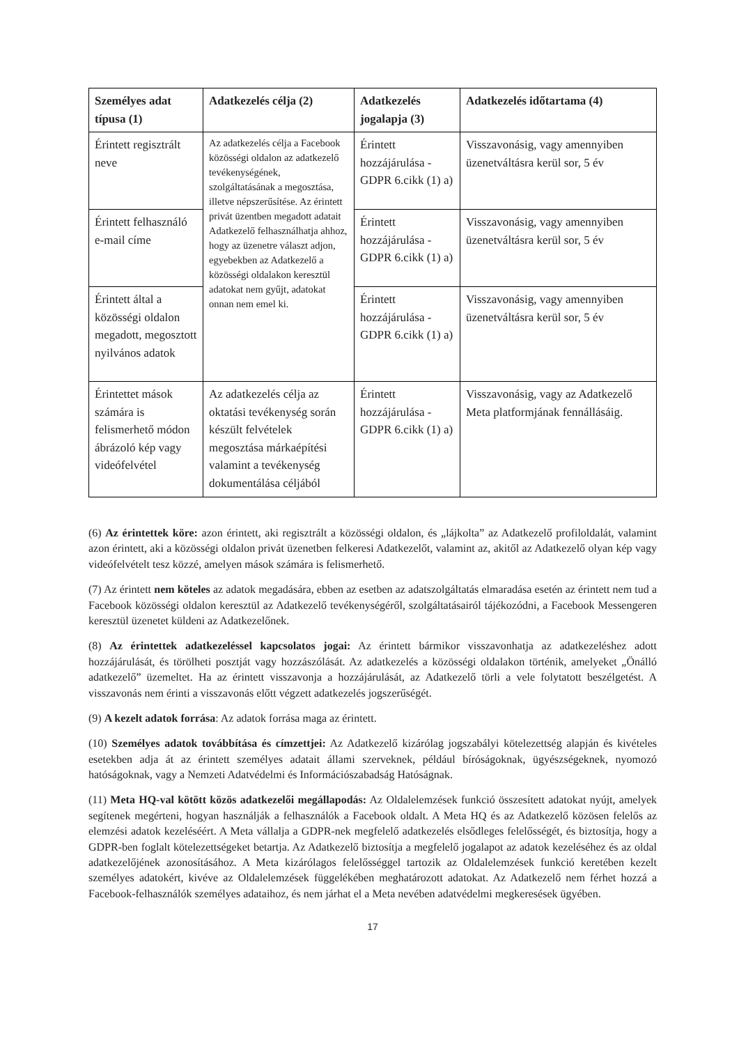| Személyes adat típusa (1) | Adatkezelés célja (2) | Adatkezelés jogalapja (3) | Adatkezelés időtartama (4) |
| --- | --- | --- | --- |
| Érintett regisztrált neve | Az adatkezelés célja a Facebook közösségi oldalon az adatkezelő tevékenységének, szolgáltatásának a megosztása, illetve népszerűsítése. Az érintett privát üzentben megadott adatait Adatkezelő felhasználhatja ahhoz, hogy az üzenetre választ adjon, egyebekben az Adatkezelő a közösségi oldalakon keresztül adatokat nem gyűjt, adatokat onnan nem emel ki. | Érintett hozzájárulása - GDPR 6.cikk (1) a) | Visszavonásig, vagy amennyiben üzenetváltásra kerül sor, 5 év |
| Érintett felhasználó e-mail címe | | Érintett hozzájárulása - GDPR 6.cikk (1) a) | Visszavonásig, vagy amennyiben üzenetváltásra kerül sor, 5 év |
| Érintett által a közösségi oldalon megadott, megosztott nyilvános adatok | | Érintett hozzájárulása - GDPR 6.cikk (1) a) | Visszavonásig, vagy amennyiben üzenetváltásra kerül sor, 5 év |
| Érintettet mások számára is felismerhető módon ábrázoló kép vagy videófelvétel | Az adatkezelés célja az oktatási tevékenység során készült felvételek megosztása márkaépítési valamint a tevékenység dokumentálása céljából | Érintett hozzájárulása - GDPR 6.cikk (1) a) | Visszavonásig, vagy az Adatkezelő Meta platformjának fennállásáig. |
(6) Az érintettek köre: azon érintett, aki regisztrált a közösségi oldalon, és „lájkolta” az Adatkezelő profiloldalát, valamint azon érintett, aki a közösségi oldalon privát üzenetben felkeresi Adatkezelőt, valamint az, akitől az Adatkezelő olyan kép vagy videófelvételt tesz közzé, amelyen mások számára is felismerhető.
(7) Az érintett nem köteles az adatok megadására, ebben az esetben az adatszolgáltatás elmaradása esetén az érintett nem tud a Facebook közösségi oldalon keresztül az Adatkezelő tevékenységéről, szolgáltatásairól tájékozódni, a Facebook Messengeren keresztül üzenetet küldeni az Adatkezelőnek.
(8) Az érintettek adatkezeléssel kapcsolatos jogai: Az érintett bármikor visszavonhatja az adatkezeléshez adott hozzájárulását, és törölheti posztját vagy hozzászólását. Az adatkezelés a közösségi oldalakon történik, amelyeket „Önálló adatkezelő” üzemeltet. Ha az érintett visszavonja a hozzájárulását, az Adatkezelő törli a vele folytatott beszélgetést. A visszavonás nem érinti a visszavonás előtt végzett adatkezelés jogszerűségét.
(9) A kezelt adatok forrása: Az adatok forrása maga az érintett.
(10) Személyes adatok továbbítása és címzettjei: Az Adatkezelő kizárólag jogszabályi kötelezettség alapján és kivételes esetekben adja át az érintett személyes adatait állami szerveknek, például bíróságoknak, ügyészségeknek, nyomozó hatóságoknak, vagy a Nemzeti Adatvédelmi és Információszabadság Hatóságnak.
(11) Meta HQ-val kötött közös adatkezelői megállapodás: Az Oldalelemzések funkció összesített adatokat nyújt, amelyek segítenek megérteni, hogyan használják a felhasználók a Facebook oldalt. A Meta HQ és az Adatkezelő közösen felelős az elemzési adatok kezeléséért. A Meta vállalja a GDPR-nek megfelelő adatkezelés elsődleges felelősségét, és biztosítja, hogy a GDPR-ben foglalt kötelezettségeket betartja. Az Adatkezelő biztosítja a megfelelő jogalapot az adatok kezeléséhez és az oldal adatkezelőjének azonosításához. A Meta kizárólagos felelősséggel tartozik az Oldalelemzések funkció keretében kezelt személyes adatokért, kivéve az Oldalelemzések függelékében meghatározott adatokat. Az Adatkezelő nem férhet hozzá a Facebook-felhasználók személyes adataihoz, és nem járhat el a Meta nevében adatvédelmi megkeresések ügyében.
17